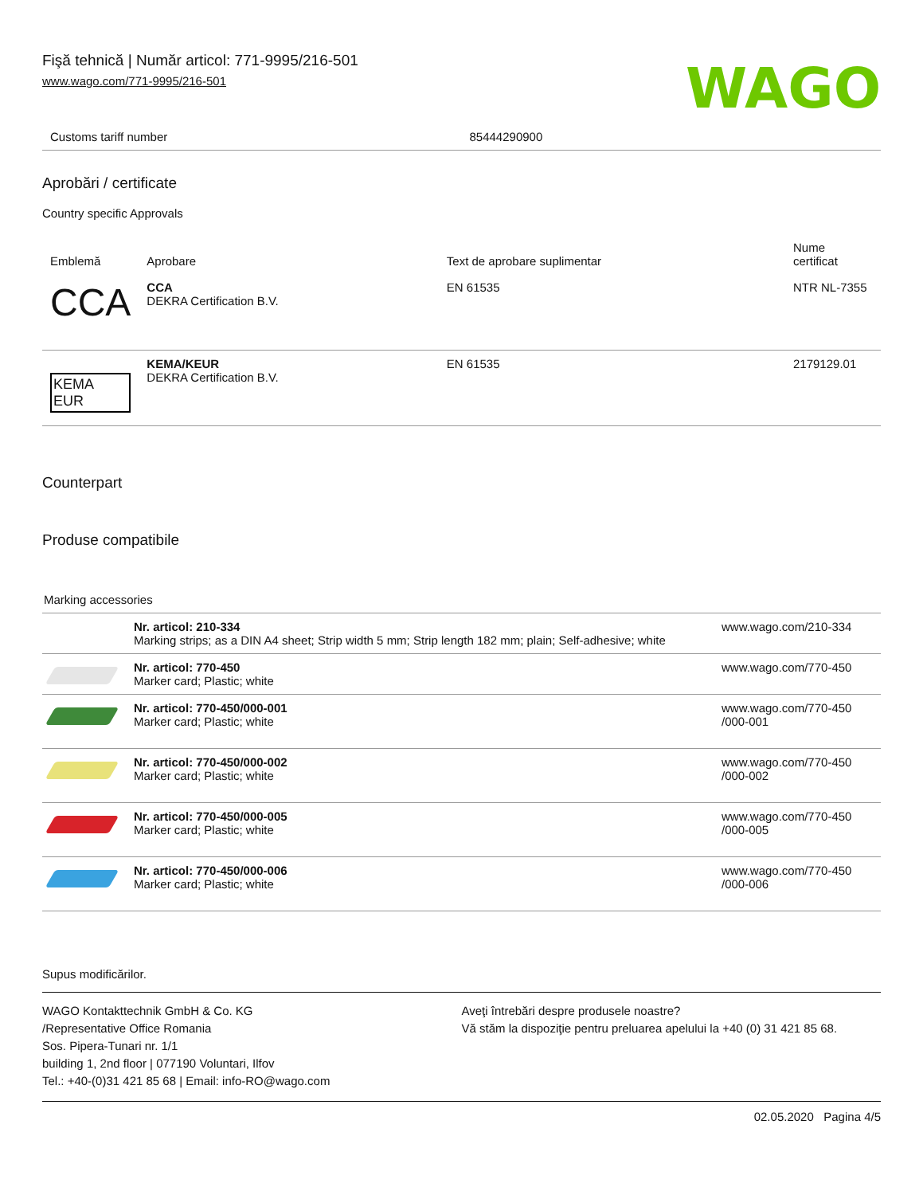Fişă tehnică | Număr articol: 771-9995/216-501
www.wago.com/771-9995/216-501
WAGO
| Customs tariff number | 85444290900 |
Aprobări / certificate
Country specific Approvals
| Emblemă | Aprobare | Text de aprobare suplimentar | Nume certificat |
| --- | --- | --- | --- |
| CCA | CCA DEKRA Certification B.V. | EN 61535 | NTR NL-7355 |
| KEMA EUR | KEMA/KEUR DEKRA Certification B.V. | EN 61535 | 2179129.01 |
Counterpart
Produse compatibile
Marking accessories
| | Nr. articol: 210-334 Marking strips; as a DIN A4 sheet; Strip width 5 mm; Strip length 182 mm; plain; Self-adhesive; white | www.wago.com/210-334 |
| | Nr. articol: 770-450 Marker card; Plastic; white | www.wago.com/770-450 |
| | Nr. articol: 770-450/000-001 Marker card; Plastic; white | www.wago.com/770-450 /000-001 |
| | Nr. articol: 770-450/000-002 Marker card; Plastic; white | www.wago.com/770-450 /000-002 |
| | Nr. articol: 770-450/000-005 Marker card; Plastic; white | www.wago.com/770-450 /000-005 |
| | Nr. articol: 770-450/000-006 Marker card; Plastic; white | www.wago.com/770-450 /000-006 |
Supus modificărilor.
WAGO Kontakttechnik GmbH & Co. KG
/Representative Office Romania
Sos. Pipera-Tunari nr. 1/1
building 1, 2nd floor | 077190 Voluntari, Ilfov
Tel.: +40-(0)31 421 85 68 | Email: info-RO@wago.com
Aveţi întrebări despre produsele noastre?
Vă stăm la dispoziţie pentru preluarea apelului la +40 (0) 31 421 85 68.
02.05.2020 Pagina 4/5